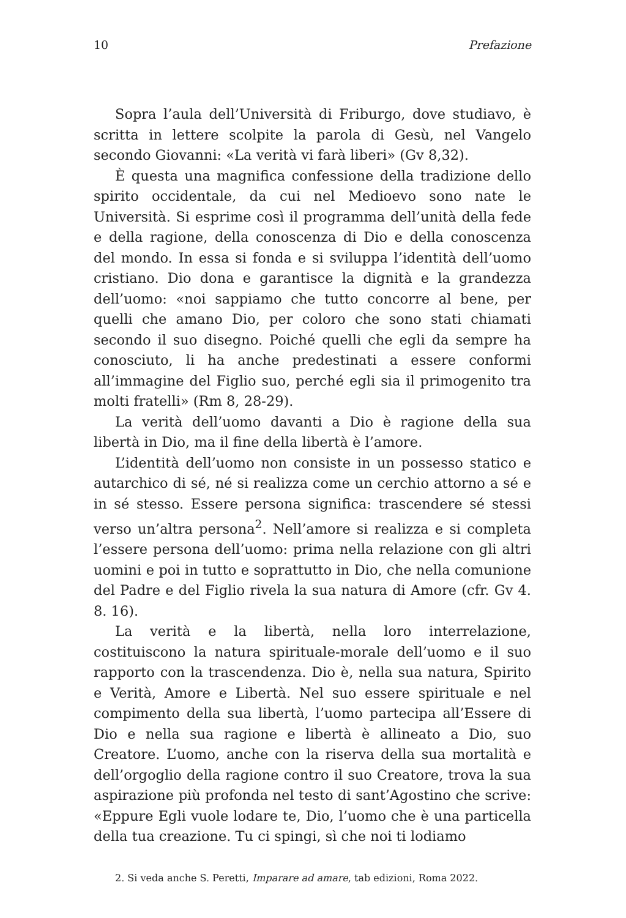10 Prefazione
Sopra l’aula dell’Università di Friburgo, dove studiavo, è scritta in lettere scolpite la parola di Gesù, nel Vangelo secondo Giovanni: «La verità vi farà liberi» (Gv 8,32).
È questa una magnifica confessione della tradizione dello spirito occidentale, da cui nel Medioevo sono nate le Università. Si esprime così il programma dell’unità della fede e della ragione, della conoscenza di Dio e della conoscenza del mondo. In essa si fonda e si sviluppa l’identità dell’uomo cristiano. Dio dona e garantisce la dignità e la grandezza dell’uomo: «noi sappiamo che tutto concorre al bene, per quelli che amano Dio, per coloro che sono stati chiamati secondo il suo disegno. Poiché quelli che egli da sempre ha conosciuto, li ha anche predestinati a essere conformi all’immagine del Figlio suo, perché egli sia il primogenito tra molti fratelli» (Rm 8, 28-29).
La verità dell’uomo davanti a Dio è ragione della sua libertà in Dio, ma il fine della libertà è l’amore.
L’identità dell’uomo non consiste in un possesso statico e autarchico di sé, né si realizza come un cerchio attorno a sé e in sé stesso. Essere persona significa: trascendere sé stessi verso un’altra persona<sup>2</sup>. Nell’amore si realizza e si completa l’essere persona dell’uomo: prima nella relazione con gli altri uomini e poi in tutto e soprattutto in Dio, che nella comunione del Padre e del Figlio rivela la sua natura di Amore (cfr. Gv 4. 8. 16).
La verità e la libertà, nella loro interrelazione, costituiscono la natura spirituale-morale dell’uomo e il suo rapporto con la trascendenza. Dio è, nella sua natura, Spirito e Verità, Amore e Libertà. Nel suo essere spirituale e nel compimento della sua libertà, l’uomo partecipa all’Essere di Dio e nella sua ragione e libertà è allineato a Dio, suo Creatore. L’uomo, anche con la riserva della sua mortalità e dell’orgoglio della ragione contro il suo Creatore, trova la sua aspirazione più profonda nel testo di sant’Agostino che scrive: «Eppure Egli vuole lodare te, Dio, l’uomo che è una particella della tua creazione. Tu ci spingi, sì che noi ti lodiamo
2. Si veda anche S. Peretti, Imparare ad amare, tab edizioni, Roma 2022.